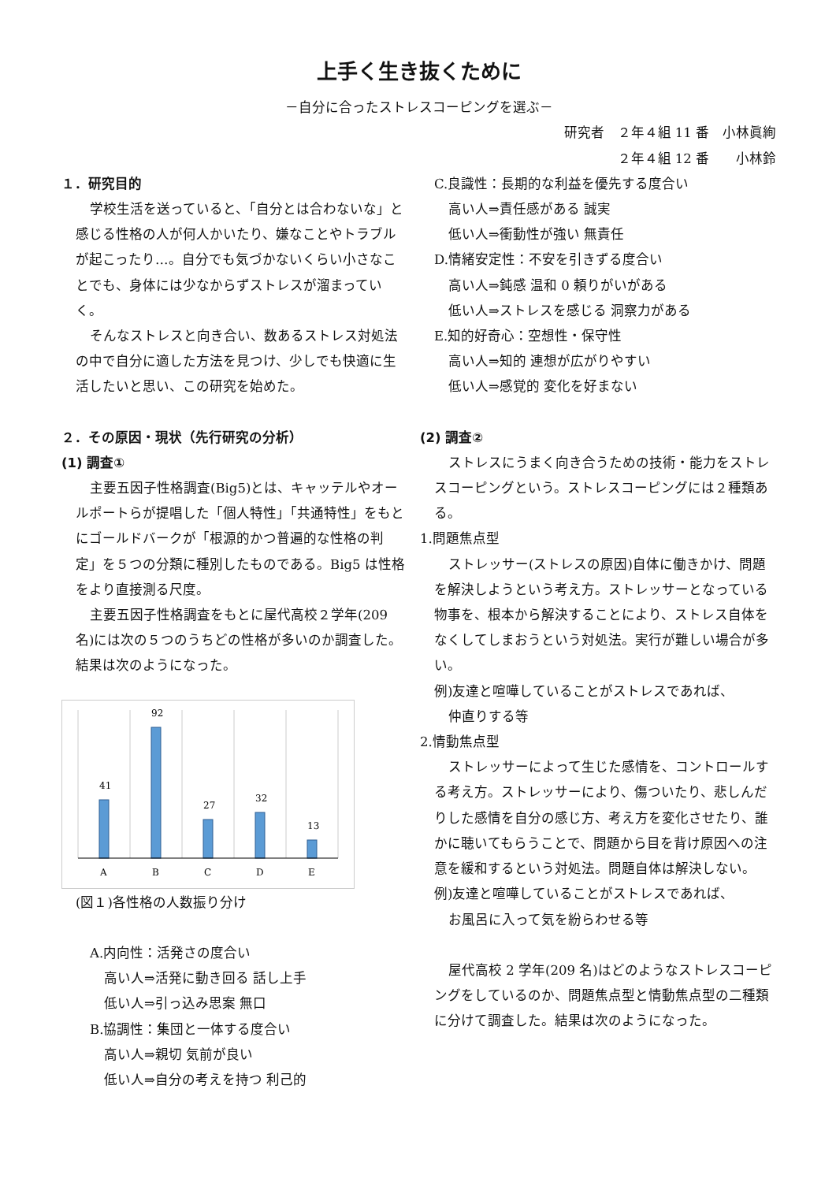上手く生き抜くために
－自分に合ったストレスコーピングを選ぶ－
研究者　２年４組 11 番　小林眞絢
２年４組 12 番　　小林鈴
１．研究目的
学校生活を送っていると、「自分とは合わないな」と感じる性格の人が何人かいたり、嫌なことやトラブルが起こったり…。自分でも気づかないくらい小さなことでも、身体には少なからずストレスが溜まっていく。
そんなストレスと向き合い、数あるストレス対処法の中で自分に適した方法を見つけ、少しでも快適に生活したいと思い、この研究を始めた。
C.良識性：長期的な利益を優先する度合い
高い人⇒責任感がある 誠実
低い人⇒衝動性が強い 無責任
D.情緒安定性：不安を引きずる度合い
高い人⇒鈍感 温和 0 頼りがいがある
低い人⇒ストレスを感じる 洞察力がある
E.知的好奇心：空想性・保守性
高い人⇒知的 連想が広がりやすい
低い人⇒感覚的 変化を好まない
２．その原因・現状（先行研究の分析）
(1) 調査①
主要五因子性格調査(Big5)とは、キャッテルやオールポートらが提唱した「個人特性」「共通特性」をもとにゴールドバークが「根源的かつ普遍的な性格の判定」を５つの分類に種別したものである。Big5 は性格をより直接測る尺度。
主要五因子性格調査をもとに屋代高校２学年(209 名)には次の５つのうちどの性格が多いのか調査した。結果は次のようになった。
41
92
27
32
13
A
B
C
D
E
(図１)各性格の人数振り分け
A.内向性：活発さの度合い
高い人⇒活発に動き回る 話し上手
低い人⇒引っ込み思案 無口
B.協調性：集団と一体する度合い
高い人⇒親切 気前が良い
低い人⇒自分の考えを持つ 利己的
(2) 調査②
ストレスにうまく向き合うための技術・能力をストレスコーピングという。ストレスコーピングには２種類ある。
1.問題焦点型
ストレッサー(ストレスの原因)自体に働きかけ、問題を解決しようという考え方。ストレッサーとなっている物事を、根本から解決することにより、ストレス自体をなくしてしまおうという対処法。実行が難しい場合が多い。
例)友達と喧嘩していることがストレスであれば、
仲直りする等
2.情動焦点型
ストレッサーによって生じた感情を、コントロールする考え方。ストレッサーにより、傷ついたり、悲しんだりした感情を自分の感じ方、考え方を変化させたり、誰かに聴いてもらうことで、問題から目を背け原因への注意を緩和するという対処法。問題自体は解決しない。
例)友達と喧嘩していることがストレスであれば、
お風呂に入って気を紛らわせる等
屋代高校 2 学年(209 名)はどのようなストレスコーピングをしているのか、問題焦点型と情動焦点型の二種類に分けて調査した。結果は次のようになった。